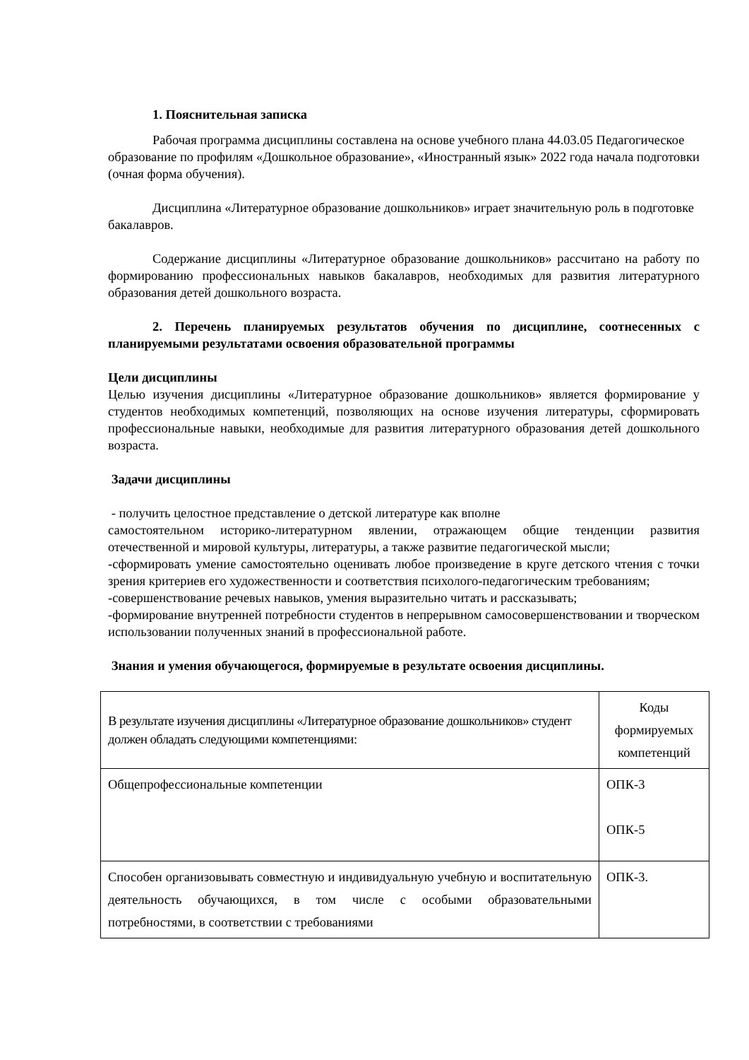1. Пояснительная записка
Рабочая программа дисциплины составлена на основе учебного плана 44.03.05 Педагогическое образование по профилям «Дошкольное образование», «Иностранный язык» 2022 года начала подготовки (очная форма обучения).
Дисциплина «Литературное образование дошкольников» играет значительную роль в подготовке бакалавров.
Содержание дисциплины «Литературное образование дошкольников» рассчитано на работу по формированию профессиональных навыков бакалавров, необходимых для развития литературного образования детей дошкольного возраста.
2. Перечень планируемых результатов обучения по дисциплине, соотнесенных с планируемыми результатами освоения образовательной программы
Цели дисциплины
Целью изучения дисциплины «Литературное образование дошкольников» является формирование у студентов необходимых компетенций, позволяющих на основе изучения литературы, сформировать профессиональные навыки, необходимые для развития литературного образования детей дошкольного возраста.
Задачи дисциплины
- получить целостное представление о детской литературе как вполне
самостоятельном историко-литературном явлении, отражающем общие тенденции развития отечественной и мировой культуры, литературы, а также развитие педагогической мысли;
-сформировать умение самостоятельно оценивать любое произведение в круге детского чтения с точки зрения критериев его художественности и соответствия психолого-педагогическим требованиям;
-совершенствование речевых навыков, умения выразительно читать и рассказывать;
-формирование внутренней потребности студентов в непрерывном самосовершенствовании и творческом использовании полученных знаний в профессиональной работе.
Знания и умения обучающегося, формируемые в результате освоения дисциплины.
| В результате изучения дисциплины «Литературное образование дошкольников» студент должен обладать следующими компетенциями: | Коды формируемых компетенций |
| Общепрофессиональные компетенции | ОПК-3 ОПК-5 |
| Способен организовывать совместную и индивидуальную учебную и воспитательную деятельность обучающихся, в том числе с особыми образовательными потребностями, в соответствии с требованиями | ОПК-3. |